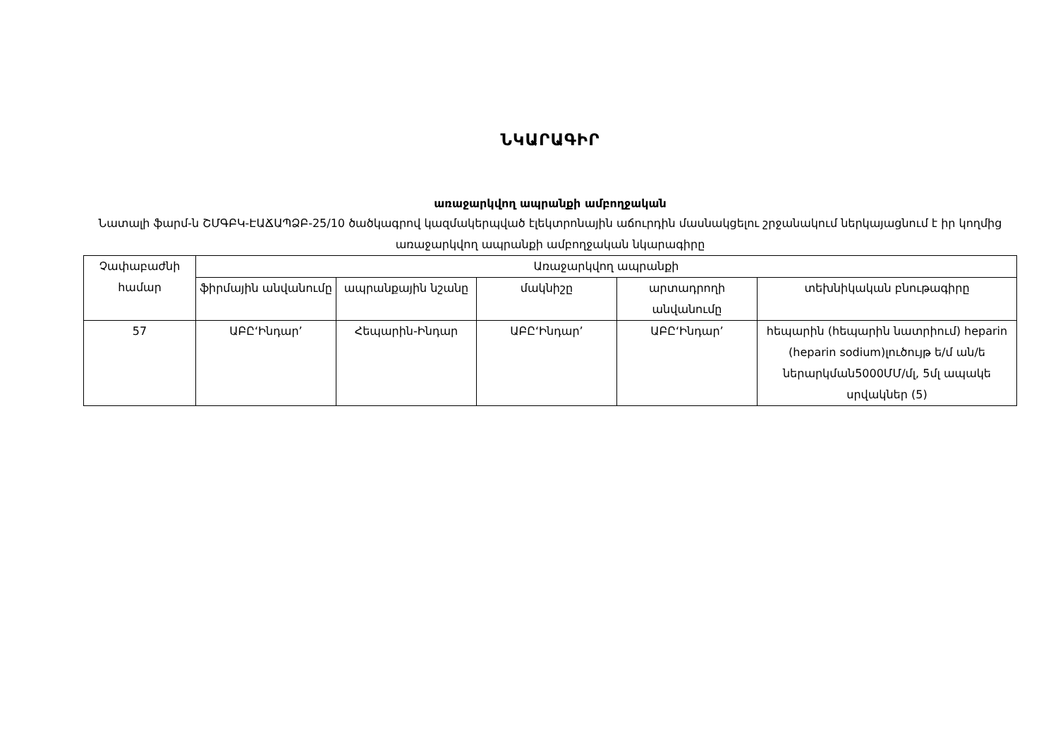ՆԿԱՐԱԳԻՐ
առաջարկվող ապրանքի ամբողջական
Նատալի ֆարմ-ն ՇՄԳԲԿ-ԷԱՃԱՊՁԲ-25/10 ծածկագրով կազմակերպված էլեկտրոնային աճուրդին մասնակցելու շրջանակում ներկայացնում է իր կողմից առաջարկվող ապրանքի ամբողջական նկարագիրը
| Չափաբաժնի համար | Առաջարկվող ապրանքի | | | | |
| --- | --- | --- | --- | --- | --- |
| | ֆիրմային անվանումը | ապրանքային նշանը | մակնիշը | արտադրողի անվանումը | տեխնիկական բնութագիրը |
| 57 | ԱԲԸ‘Ինդար’ | Հեպարին-Ինդար | ԱԲԸ‘Ինդար’ | ԱԲԸ‘Ինդար’ | հեպարին (հեպարին նատրիում) heparin (heparin sodium)լուծույթ ե/մ ան/ե ներարկման5000ՄՄ/մլ, 5մլ ապակե սրվակներ (5) |